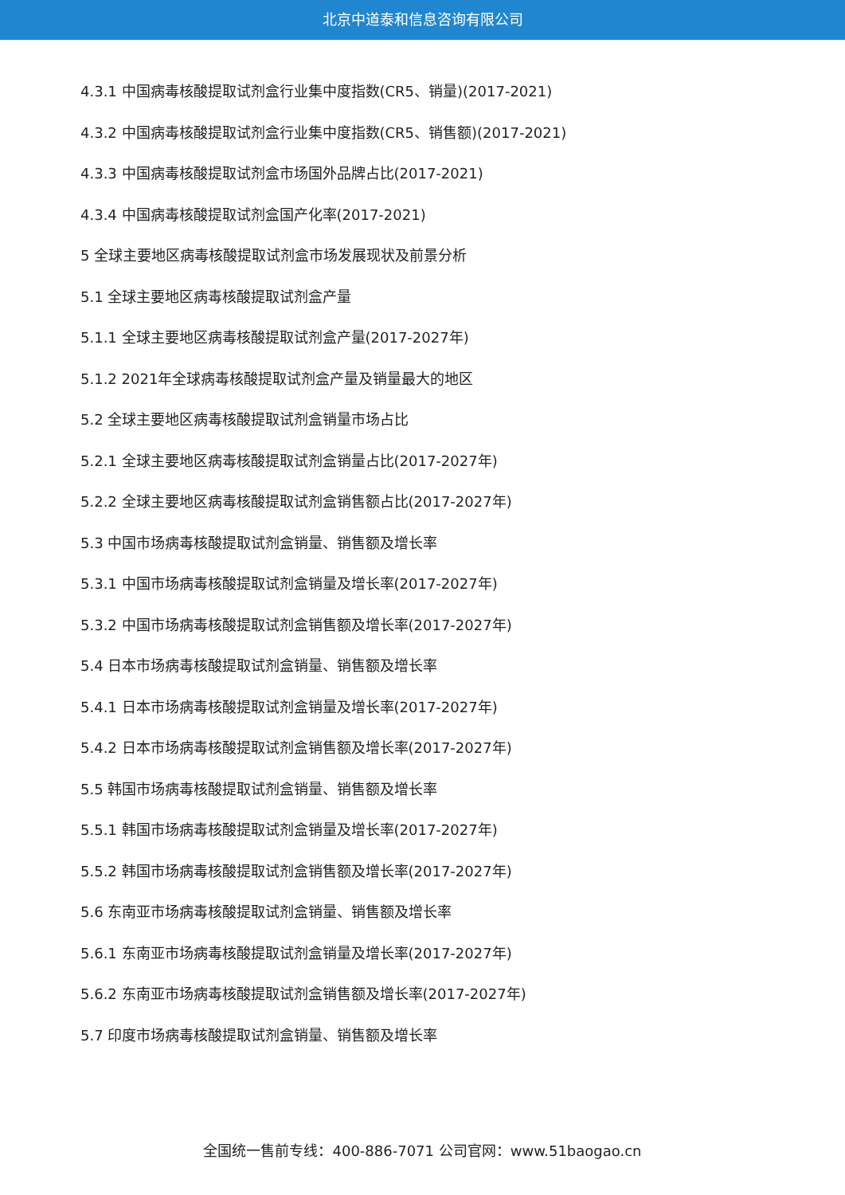北京中道泰和信息咨询有限公司
4.3.1 中国病毒核酸提取试剂盒行业集中度指数(CR5、销量)(2017-2021)
4.3.2 中国病毒核酸提取试剂盒行业集中度指数(CR5、销售额)(2017-2021)
4.3.3 中国病毒核酸提取试剂盒市场国外品牌占比(2017-2021)
4.3.4 中国病毒核酸提取试剂盒国产化率(2017-2021)
5 全球主要地区病毒核酸提取试剂盒市场发展现状及前景分析
5.1 全球主要地区病毒核酸提取试剂盒产量
5.1.1 全球主要地区病毒核酸提取试剂盒产量(2017-2027年)
5.1.2 2021年全球病毒核酸提取试剂盒产量及销量最大的地区
5.2 全球主要地区病毒核酸提取试剂盒销量市场占比
5.2.1 全球主要地区病毒核酸提取试剂盒销量占比(2017-2027年)
5.2.2 全球主要地区病毒核酸提取试剂盒销售额占比(2017-2027年)
5.3 中国市场病毒核酸提取试剂盒销量、销售额及增长率
5.3.1 中国市场病毒核酸提取试剂盒销量及增长率(2017-2027年)
5.3.2 中国市场病毒核酸提取试剂盒销售额及增长率(2017-2027年)
5.4 日本市场病毒核酸提取试剂盒销量、销售额及增长率
5.4.1 日本市场病毒核酸提取试剂盒销量及增长率(2017-2027年)
5.4.2 日本市场病毒核酸提取试剂盒销售额及增长率(2017-2027年)
5.5 韩国市场病毒核酸提取试剂盒销量、销售额及增长率
5.5.1 韩国市场病毒核酸提取试剂盒销量及增长率(2017-2027年)
5.5.2 韩国市场病毒核酸提取试剂盒销售额及增长率(2017-2027年)
5.6 东南亚市场病毒核酸提取试剂盒销量、销售额及增长率
5.6.1 东南亚市场病毒核酸提取试剂盒销量及增长率(2017-2027年)
5.6.2 东南亚市场病毒核酸提取试剂盒销售额及增长率(2017-2027年)
5.7 印度市场病毒核酸提取试剂盒销量、销售额及增长率
全国统一售前专线：400-886-7071 公司官网：www.51baogao.cn